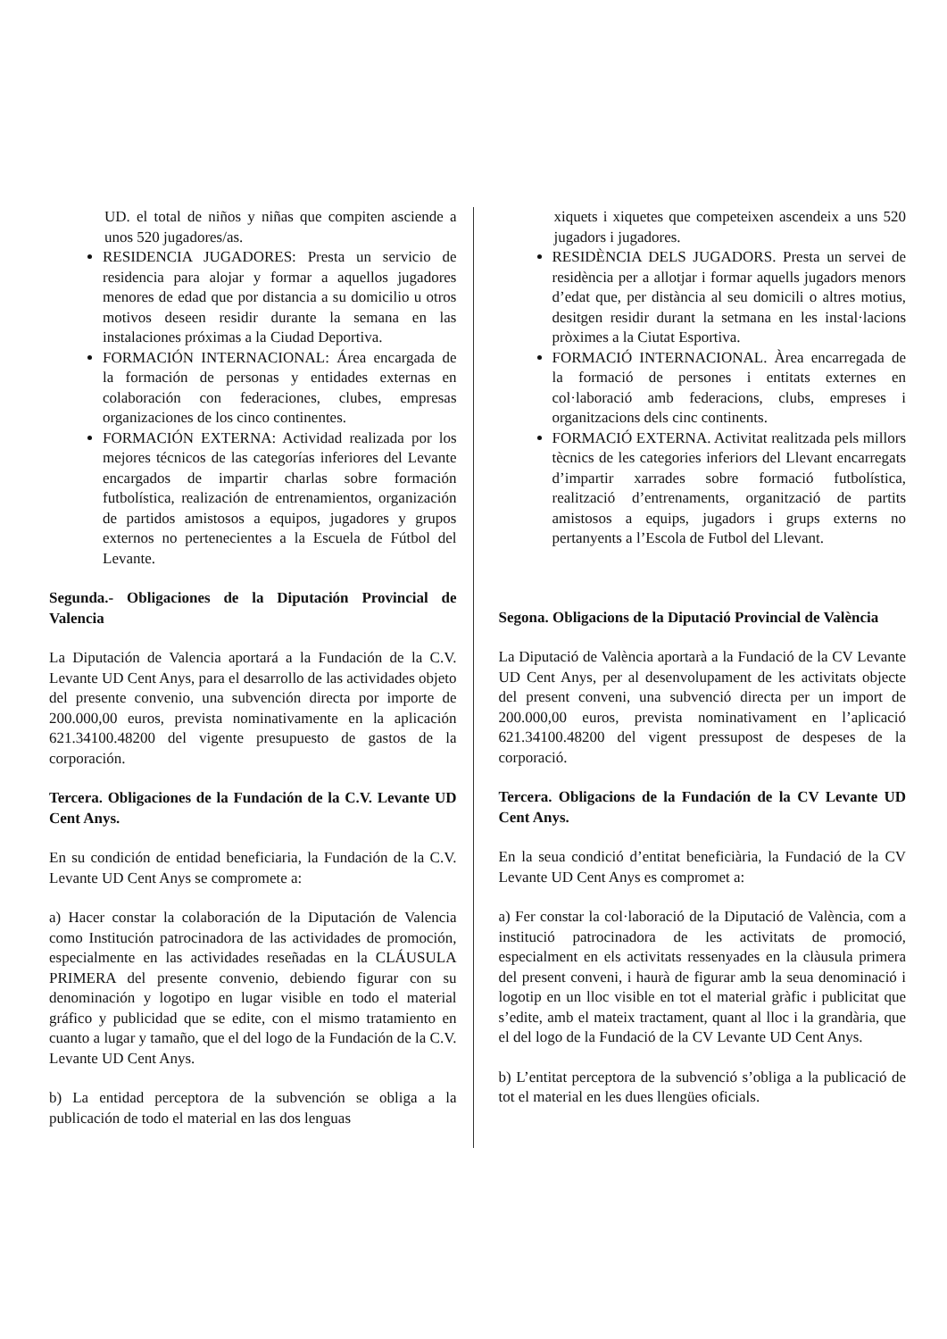UD. el total de niños y niñas que compiten asciende a unos 520 jugadores/as.
RESIDENCIA JUGADORES: Presta un servicio de residencia para alojar y formar a aquellos jugadores menores de edad que por distancia a su domicilio u otros motivos deseen residir durante la semana en las instalaciones próximas a la Ciudad Deportiva.
FORMACIÓN INTERNACIONAL: Área encargada de la formación de personas y entidades externas en colaboración con federaciones, clubes, empresas organizaciones de los cinco continentes.
FORMACIÓN EXTERNA: Actividad realizada por los mejores técnicos de las categorías inferiores del Levante encargados de impartir charlas sobre formación futbolística, realización de entrenamientos, organización de partidos amistosos a equipos, jugadores y grupos externos no pertenecientes a la Escuela de Fútbol del Levante.
Segunda.- Obligaciones de la Diputación Provincial de Valencia
La Diputación de Valencia aportará a la Fundación de la C.V. Levante UD Cent Anys, para el desarrollo de las actividades objeto del presente convenio, una subvención directa por importe de 200.000,00 euros, prevista nominativamente en la aplicación 621.34100.48200 del vigente presupuesto de gastos de la corporación.
Tercera. Obligaciones de la Fundación de la C.V. Levante UD Cent Anys.
En su condición de entidad beneficiaria, la Fundación de la C.V. Levante UD Cent Anys se compromete a:
a) Hacer constar la colaboración de la Diputación de Valencia como Institución patrocinadora de las actividades de promoción, especialmente en las actividades reseñadas en la CLÁUSULA PRIMERA del presente convenio, debiendo figurar con su denominación y logotipo en lugar visible en todo el material gráfico y publicidad que se edite, con el mismo tratamiento en cuanto a lugar y tamaño, que el del logo de la Fundación de la C.V. Levante UD Cent Anys.
b) La entidad perceptora de la subvención se obliga a la publicación de todo el material en las dos lenguas
xiquets i xiquetes que competeixen ascendeix a uns 520 jugadors i jugadores.
RESIDÈNCIA DELS JUGADORS. Presta un servei de residència per a allotjar i formar aquells jugadors menors d’edat que, per distància al seu domicili o altres motius, desitgen residir durant la setmana en les instal·lacions pròximes a la Ciutat Esportiva.
FORMACIÓ INTERNACIONAL. Àrea encarregada de la formació de persones i entitats externes en col·laboració amb federacions, clubs, empreses i organitzacions dels cinc continents.
FORMACIÓ EXTERNA. Activitat realitzada pels millors tècnics de les categories inferiors del Llevant encarregats d’impartir xarrades sobre formació futbolística, realització d’entrenaments, organització de partits amistosos a equips, jugadors i grups externs no pertanyents a l’Escola de Futbol del Llevant.
Segona. Obligacions de la Diputació Provincial de València
La Diputació de València aportarà a la Fundació de la CV Levante UD Cent Anys, per al desenvolupament de les activitats objecte del present conveni, una subvenció directa per un import de 200.000,00 euros, prevista nominativament en l’aplicació 621.34100.48200 del vigent pressupost de despeses de la corporació.
Tercera. Obligacions de la Fundación de la CV Levante UD Cent Anys.
En la seua condició d’entitat beneficiària, la Fundació de la CV Levante UD Cent Anys es compromet a:
a) Fer constar la col·laboració de la Diputació de València, com a institució patrocinadora de les activitats de promoció, especialment en els activitats ressenyades en la clàusula primera del present conveni, i haurà de figurar amb la seua denominació i logotip en un lloc visible en tot el material gràfic i publicitat que s’edite, amb el mateix tractament, quant al lloc i la grandària, que el del logo de la Fundació de la CV Levante UD Cent Anys.
b) L’entitat perceptora de la subvenció s’obliga a la publicació de tot el material en les dues llengües oficials.